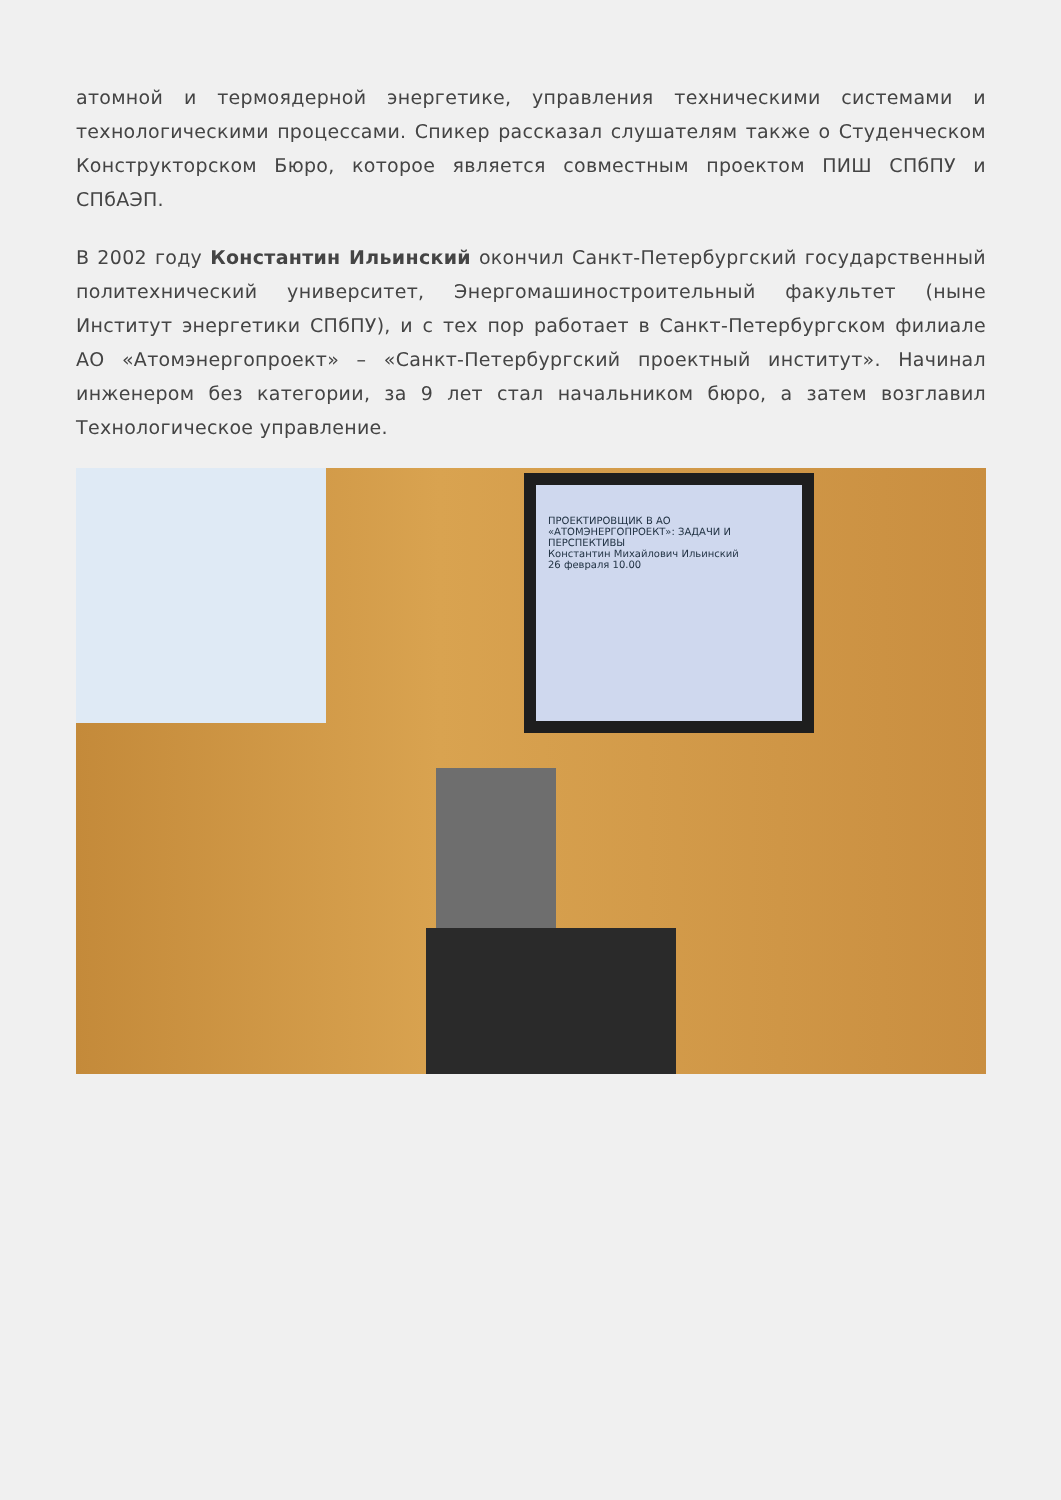атомной и термоядерной энергетике, управления техническими системами и технологическими процессами. Спикер рассказал слушателям также о Студенческом Конструкторском Бюро, которое является совместным проектом ПИШ СПбПУ и СПбАЭП.
В 2002 году Константин Ильинский окончил Санкт-Петербургский государственный политехнический университет, Энергомашиностроительный факультет (ныне Институт энергетики СПбПУ), и с тех пор работает в Санкт-Петербургском филиале АО «Атомэнергопроект» – «Санкт-Петербургский проектный институт». Начинал инженером без категории, за 9 лет стал начальником бюро, а затем возглавил Технологическое управление.
ПРОЕКТИРОВЩИК В АО «АТОМЭНЕРГОПРОЕКТ»: ЗАДАЧИ И ПЕРСПЕКТИВЫ
Константин Михайлович Ильинский
26 февраля 10.00